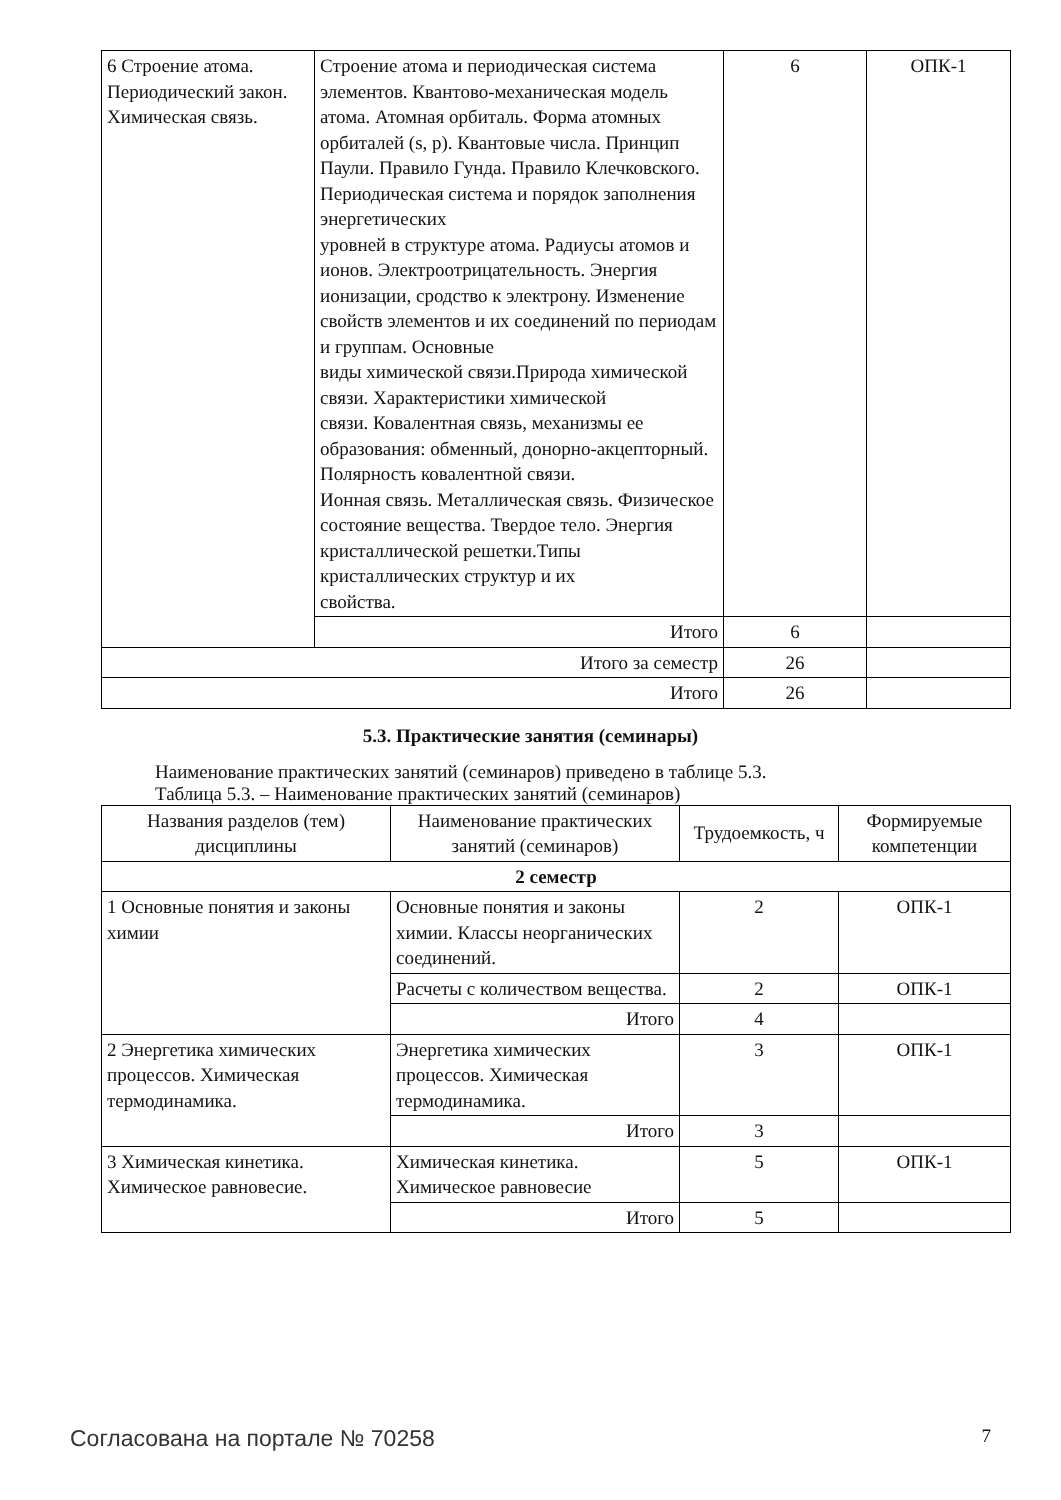| 6 Строение атома. Периодический закон. Химическая связь. | Строение атома и периодическая система элементов. Квантово-механическая модель атома. Атомная орбиталь. Форма атомных орбиталей (s, p). Квантовые числа. Принцип Паули. Правило Гунда. Правило Клечковского. Периодическая система и порядок заполнения энергетических уровней в структуре атома. Радиусы атомов и ионов. Электроотрицательность. Энергия ионизации, сродство к электрону. Изменение свойств элементов и их соединений по периодам и группам. Основные виды химической связи.Природа химической связи. Характеристики химической связи. Ковалентная связь, механизмы ее образования: обменный, донорно-акцепторный. Полярность ковалентной связи. Ионная связь. Металлическая связь. Физическое состояние вещества. Твердое тело. Энергия кристаллической решетки.Типы кристаллических структур и их свойства. | 6 | ОПК-1 |
| | Итого | 6 | |
| Итого за семестр | | 26 | |
| Итого | | 26 | |
5.3. Практические занятия (семинары)
Наименование практических занятий (семинаров) приведено в таблице 5.3.
Таблица 5.3. – Наименование практических занятий (семинаров)
| Названия разделов (тем) дисциплины | Наименование практических занятий (семинаров) | Трудоемкость, ч | Формируемые компетенции |
| --- | --- | --- | --- |
| 2 семестр | | | |
| 1 Основные понятия и законы химии | Основные понятия и законы химии. Классы неорганических соединений. | 2 | ОПК-1 |
| | Расчеты с количеством вещества. | 2 | ОПК-1 |
| | Итого | 4 | |
| 2 Энергетика химических процессов. Химическая термодинамика. | Энергетика химических процессов. Химическая термодинамика. | 3 | ОПК-1 |
| | Итого | 3 | |
| 3 Химическая кинетика. Химическое равновесие. | Химическая кинетика. Химическое равновесие | 5 | ОПК-1 |
| | Итого | 5 | |
Согласована на портале № 70258 7